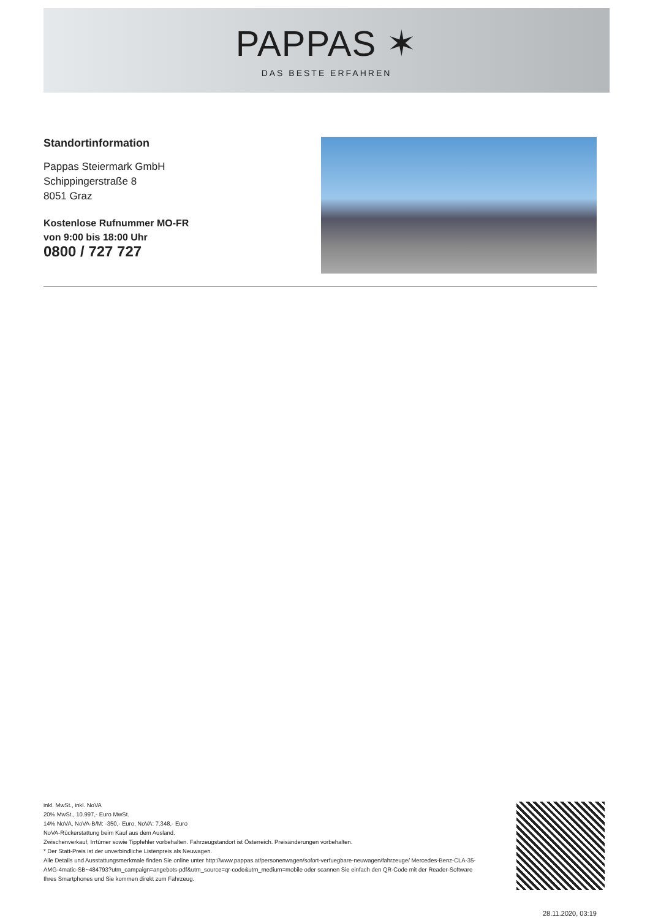PAPPAS ✶
DAS BESTE ERFAHREN
Standortinformation
Pappas Steiermark GmbH
Schippingerstraße 8
8051 Graz
Kostenlose Rufnummer MO-FR
von 9:00 bis 18:00 Uhr
0800 / 727 727
inkl. MwSt., inkl. NoVA
20% MwSt., 10.997,- Euro MwSt.
14% NoVA, NoVA-B/M: -350,- Euro, NoVA: 7.348,- Euro
NoVA-Rückerstattung beim Kauf aus dem Ausland.
Zwischenverkauf, Irrtümer sowie Tippfehler vorbehalten. Fahrzeugstandort ist Österreich. Preisänderungen vorbehalten.
* Der Statt-Preis ist der unverbindliche Listenpreis als Neuwagen.
Alle Details und Ausstattungsmerkmale finden Sie online unter http://www.pappas.at/personenwagen/sofort-verfuegbare-neuwagen/fahrzeuge/ Mercedes-Benz-CLA-35-AMG-4matic-SB~484793?utm_campaign=angebots-pdf&utm_source=qr-code&utm_medium=mobile oder scannen Sie einfach den QR-Code mit der Reader-Software Ihres Smartphones und Sie kommen direkt zum Fahrzeug.
28.11.2020, 03:19